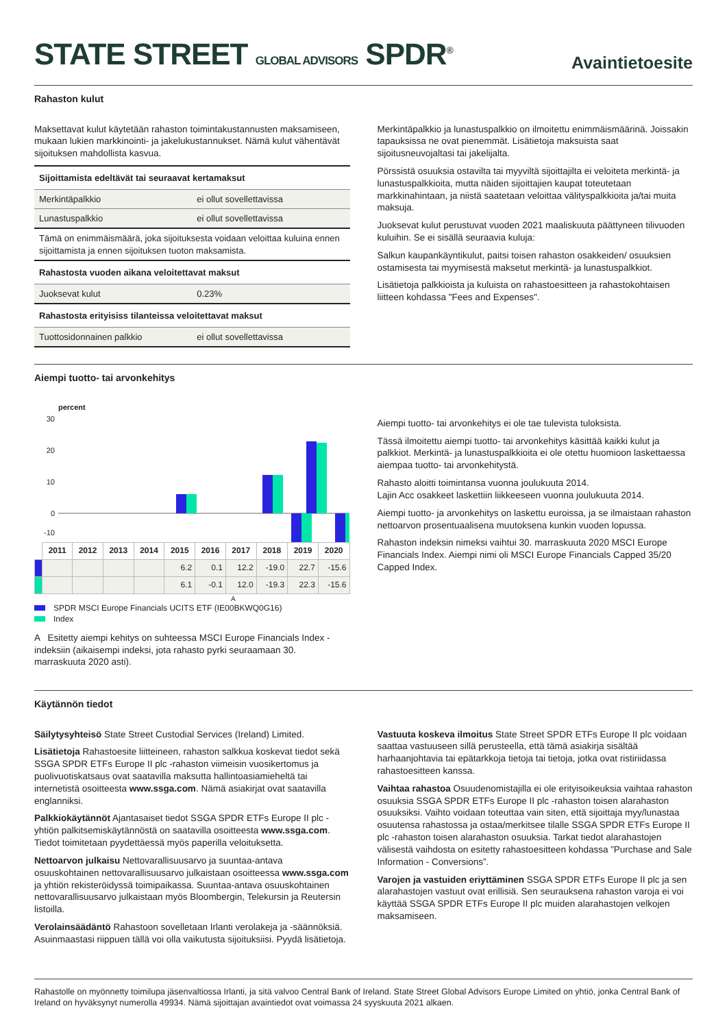STATE STREET GLOBAL ADVISORS SPDR<sup>®</sup>
Avaintietoesite
Rahaston kulut
Maksettavat kulut käytetään rahaston toimintakustannusten maksamiseen, mukaan lukien markkinointi- ja jakelukustannukset. Nämä kulut vähentävät sijoituksen mahdollista kasvua.
| Sijoittamista edeltävät tai seuraavat kertamaksut | |
| Merkintäpalkkio | ei ollut sovellettavissa |
| Lunastuspalkkio | ei ollut sovellettavissa |
| Tämä on enimmäismäärä, joka sijoituksesta voidaan veloittaa kuluina ennen sijoittamista ja ennen sijoituksen tuoton maksamista. | |
| Rahastosta vuoden aikana veloitettavat maksut | |
| Juoksevat kulut | 0.23% |
| Rahastosta erityisiss tilanteissa veloitettavat maksut | |
| Tuottosidonnainen palkkio | ei ollut sovellettavissa |
Merkintäpalkkio ja lunastuspalkkio on ilmoitettu enimmäismäärinä. Joissakin tapauksissa ne ovat pienemmät. Lisätietoja maksuista saat sijoitusneuvojaltasi tai jakelijalta.
Pörssistä osuuksia ostavilta tai myyviltä sijoittajilta ei veloiteta merkintä- ja lunastuspalkkioita, mutta näiden sijoittajien kaupat toteutetaan markkinahintaan, ja niistä saatetaan veloittaa välityspalkkioita ja/tai muita maksuja.
Juoksevat kulut perustuvat vuoden 2021 maaliskuuta päättyneen tilivuoden kuluihin. Se ei sisällä seuraavia kuluja:
Salkun kaupankäyntikulut, paitsi toisen rahaston osakkeiden/ osuuksien ostamisesta tai myymisestä maksetut merkintä- ja lunastuspalkkiot.
Lisätietoja palkkioista ja kuluista on rahastoesitteen ja rahastokohtaisen liitteen kohdassa "Fees and Expenses".
Aiempi tuotto- tai arvonkehitys
percent
30
20
10
0
-10
| | 2011 | 2012 | 2013 | 2014 | 2015 | 2016 | 2017 | 2018 | 2019 | 2020 |
| --- | --- | --- | --- | --- | --- | --- | --- | --- | --- | --- |
| | | | | | 6.2 | 0.1 | 12.2 | -19.0 | 22.7 | -15.6 |
| | | | | | 6.1 | -0.1 | 12.0 | -19.3 | 22.3 | -15.6 |
A
SPDR MSCI Europe Financials UCITS ETF (IE00BKWQ0G16)
Index
A Esitetty aiempi kehitys on suhteessa MSCI Europe Financials Index -indeksiin (aikaisempi indeksi, jota rahasto pyrki seuraamaan 30. marraskuuta 2020 asti).
Aiempi tuotto- tai arvonkehitys ei ole tae tulevista tuloksista.
Tässä ilmoitettu aiempi tuotto- tai arvonkehitys käsittää kaikki kulut ja palkkiot. Merkintä- ja lunastuspalkkioita ei ole otettu huomioon laskettaessa aiempaa tuotto- tai arvonkehitystä.
Rahasto aloitti toimintansa vuonna joulukuuta 2014.
Lajin Acc osakkeet laskettiin liikkeeseen vuonna joulukuuta 2014.
Aiempi tuotto- ja arvonkehitys on laskettu euroissa, ja se ilmaistaan rahaston nettoarvon prosentuaalisena muutoksena kunkin vuoden lopussa.
Rahaston indeksin nimeksi vaihtui 30. marraskuuta 2020 MSCI Europe Financials Index. Aiempi nimi oli MSCI Europe Financials Capped 35/20 Capped Index.
Käytännön tiedot
Säilytysyhteisö State Street Custodial Services (Ireland) Limited.
Lisätietoja Rahastoesite liitteineen, rahaston salkkua koskevat tiedot sekä SSGA SPDR ETFs Europe II plc -rahaston viimeisin vuosikertomus ja puolivuotiskatsaus ovat saatavilla maksutta hallintoasiamieheltä tai internetistä osoitteesta www.ssga.com. Nämä asiakirjat ovat saatavilla englanniksi.
Palkkiokäytännöt Ajantasaiset tiedot SSGA SPDR ETFs Europe II plc -yhtiön palkitsemiskäytännöstä on saatavilla osoitteesta www.ssga.com. Tiedot toimitetaan pyydettäessä myös paperilla veloituksetta.
Nettoarvon julkaisu Nettovarallisuusarvo ja suuntaa-antava osuuskohtainen nettovarallisuusarvo julkaistaan osoitteessa www.ssga.com ja yhtiön rekisteröidyssä toimipaikassa. Suuntaa-antava osuuskohtainen nettovarallisuusarvo julkaistaan myös Bloombergin, Telekursin ja Reutersin listoilla.
Verolainsäädäntö Rahastoon sovelletaan Irlanti verolakeja ja -säännöksiä. Asuinmaastasi riippuen tällä voi olla vaikutusta sijoituksiisi. Pyydä lisätietoja.
Vastuuta koskeva ilmoitus State Street SPDR ETFs Europe II plc voidaan saattaa vastuuseen sillä perusteella, että tämä asiakirja sisältää harhaanjohtavia tai epätarkkoja tietoja tai tietoja, jotka ovat ristiriidassa rahastoesitteen kanssa.
Vaihtaa rahastoa Osuudenomistajilla ei ole erityisoikeuksia vaihtaa rahaston osuuksia SSGA SPDR ETFs Europe II plc -rahaston toisen alarahaston osuuksiksi. Vaihto voidaan toteuttaa vain siten, että sijoittaja myy/lunastaa osuutensa rahastossa ja ostaa/merkitsee tilalle SSGA SPDR ETFs Europe II plc -rahaston toisen alarahaston osuuksia. Tarkat tiedot alarahastojen välisestä vaihdosta on esitetty rahastoesitteen kohdassa ”Purchase and Sale Information - Conversions”.
Varojen ja vastuiden eriyttäminen SSGA SPDR ETFs Europe II plc ja sen alarahastojen vastuut ovat erillisiä. Sen seurauksena rahaston varoja ei voi käyttää SSGA SPDR ETFs Europe II plc muiden alarahastojen velkojen maksamiseen.
Rahastolle on myönnetty toimilupa jäsenvaltiossa Irlanti, ja sitä valvoo Central Bank of Ireland. State Street Global Advisors Europe Limited on yhtiö, jonka Central Bank of Ireland on hyväksynyt numerolla 49934. Nämä sijoittajan avaintiedot ovat voimassa 24 syyskuuta 2021 alkaen.